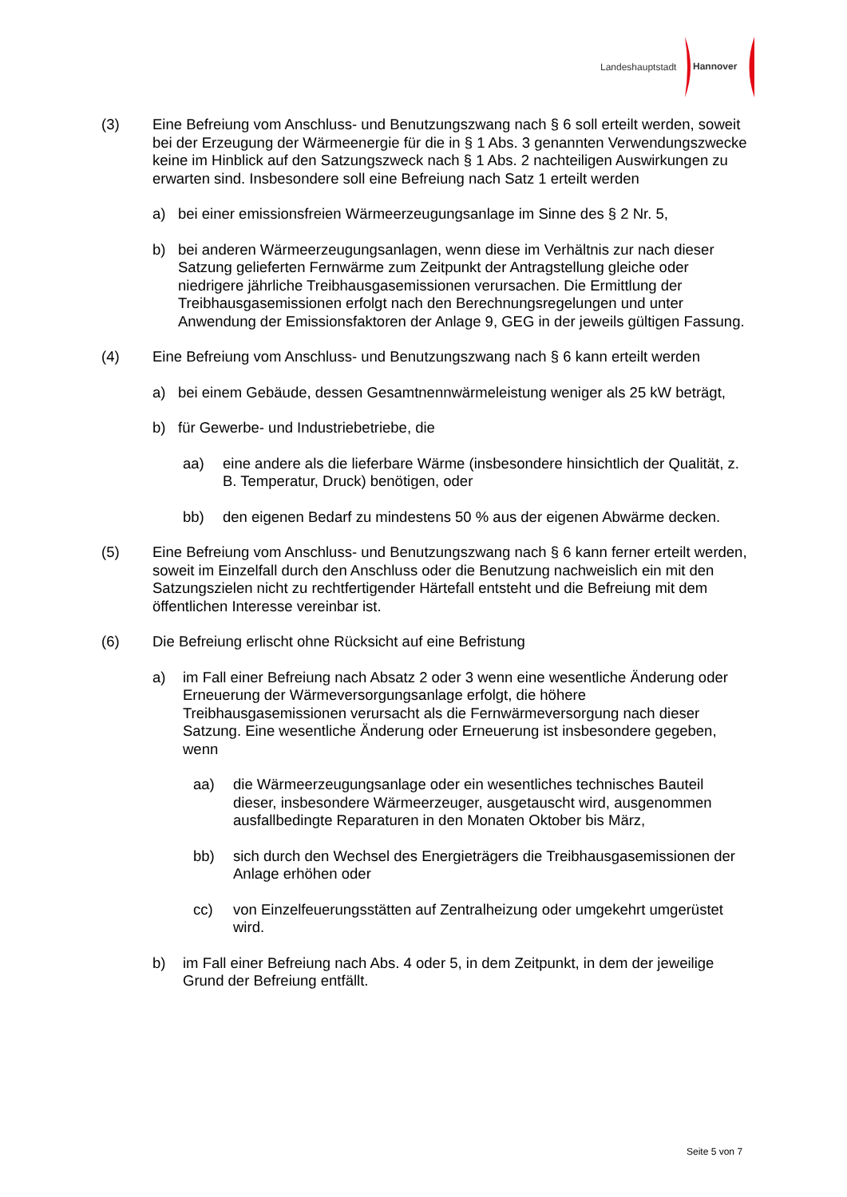Landeshauptstadt
Hannover
(3) Eine Befreiung vom Anschluss- und Benutzungszwang nach § 6 soll erteilt werden, soweit bei der Erzeugung der Wärmeenergie für die in § 1 Abs. 3 genannten Verwendungszwecke keine im Hinblick auf den Satzungszweck nach § 1 Abs. 2 nachteiligen Auswirkungen zu erwarten sind. Insbesondere soll eine Befreiung nach Satz 1 erteilt werden
a) bei einer emissionsfreien Wärmeerzeugungsanlage im Sinne des § 2 Nr. 5,
b) bei anderen Wärmeerzeugungsanlagen, wenn diese im Verhältnis zur nach dieser Satzung gelieferten Fernwärme zum Zeitpunkt der Antragstellung gleiche oder niedrigere jährliche Treibhausgasemissionen verursachen. Die Ermittlung der Treibhausgasemissionen erfolgt nach den Berechnungsregelungen und unter Anwendung der Emissionsfaktoren der Anlage 9, GEG in der jeweils gültigen Fassung.
(4) Eine Befreiung vom Anschluss- und Benutzungszwang nach § 6 kann erteilt werden
a) bei einem Gebäude, dessen Gesamtnennwärmeleistung weniger als 25 kW beträgt,
b) für Gewerbe- und Industriebetriebe, die
aa) eine andere als die lieferbare Wärme (insbesondere hinsichtlich der Qualität, z. B. Temperatur, Druck) benötigen, oder
bb) den eigenen Bedarf zu mindestens 50 % aus der eigenen Abwärme decken.
(5) Eine Befreiung vom Anschluss- und Benutzungszwang nach § 6 kann ferner erteilt werden, soweit im Einzelfall durch den Anschluss oder die Benutzung nachweislich ein mit den Satzungszielen nicht zu rechtfertigender Härtefall entsteht und die Befreiung mit dem öffentlichen Interesse vereinbar ist.
(6) Die Befreiung erlischt ohne Rücksicht auf eine Befristung
a) im Fall einer Befreiung nach Absatz 2 oder 3 wenn eine wesentliche Änderung oder Erneuerung der Wärmeversorgungsanlage erfolgt, die höhere Treibhausgasemissionen verursacht als die Fernwärmeversorgung nach dieser Satzung. Eine wesentliche Änderung oder Erneuerung ist insbesondere gegeben, wenn
aa) die Wärmeerzeugungsanlage oder ein wesentliches technisches Bauteil dieser, insbesondere Wärmeerzeuger, ausgetauscht wird, ausgenommen ausfallbedingte Reparaturen in den Monaten Oktober bis März,
bb) sich durch den Wechsel des Energieträgers die Treibhausgasemissionen der Anlage erhöhen oder
cc) von Einzelfeuerungsstätten auf Zentralheizung oder umgekehrt umgerüstet wird.
b) im Fall einer Befreiung nach Abs. 4 oder 5, in dem Zeitpunkt, in dem der jeweilige Grund der Befreiung entfällt.
Seite 5 von 7